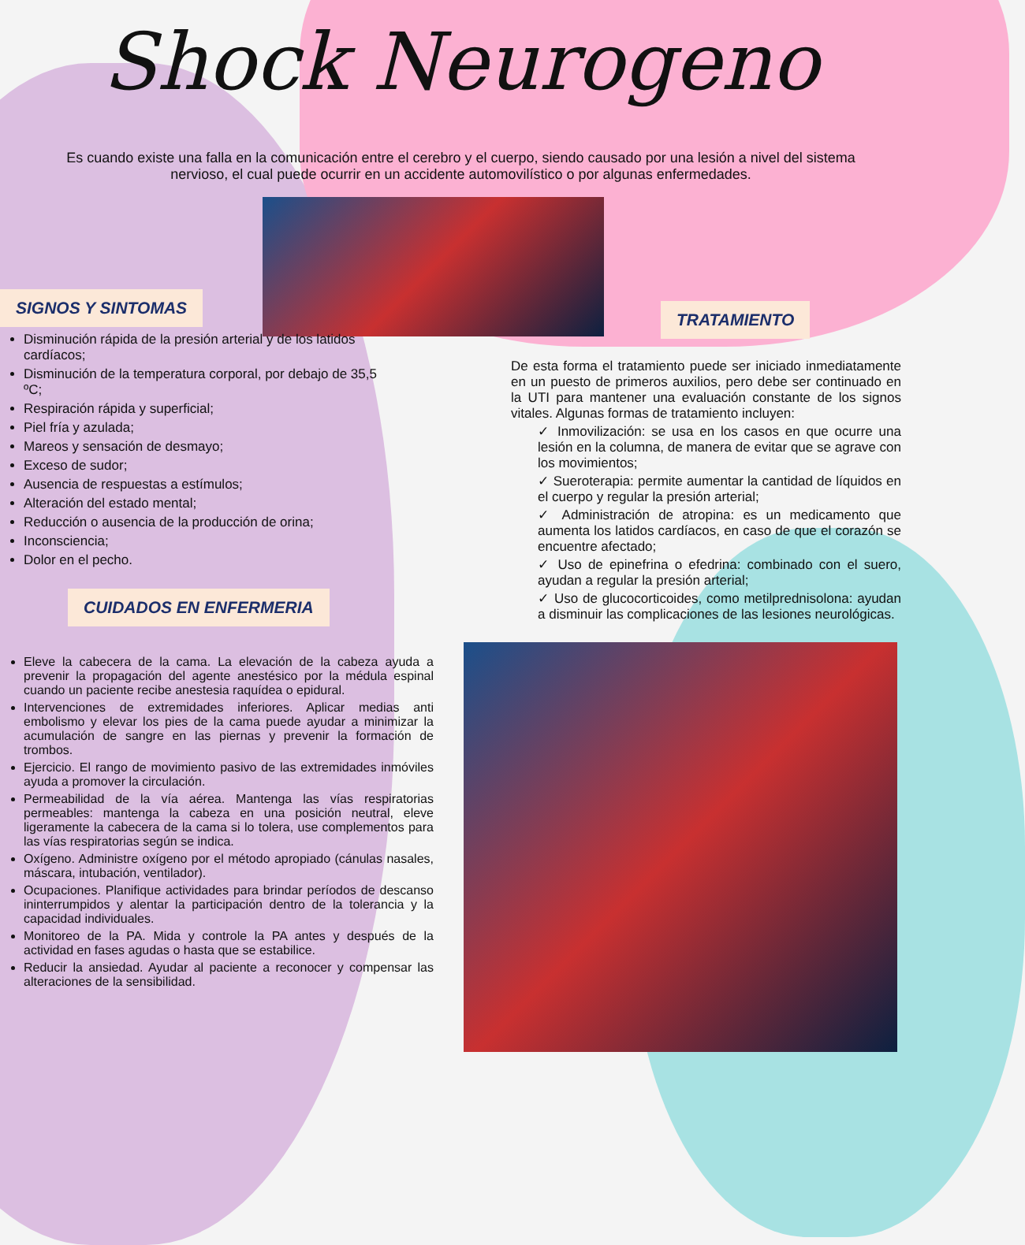Shock Neurogeno
Es cuando existe una falla en la comunicación entre el cerebro y el cuerpo, siendo causado por una lesión a nivel del sistema nervioso, el cual puede ocurrir en un accidente automovilístico o por algunas enfermedades.
SIGNOS Y SINTOMAS
Disminución rápida de la presión arterial y de los latidos cardíacos;
Disminución de la temperatura corporal, por debajo de 35,5 ºC;
Respiración rápida y superficial;
Piel fría y azulada;
Mareos y sensación de desmayo;
Exceso de sudor;
Ausencia de respuestas a estímulos;
Alteración del estado mental;
Reducción o ausencia de la producción de orina;
Inconsciencia;
Dolor en el pecho.
CUIDADOS EN ENFERMERIA
Eleve la cabecera de la cama. La elevación de la cabeza ayuda a prevenir la propagación del agente anestésico por la médula espinal cuando un paciente recibe anestesia raquídea o epidural.
Intervenciones de extremidades inferiores. Aplicar medias anti embolismo y elevar los pies de la cama puede ayudar a minimizar la acumulación de sangre en las piernas y prevenir la formación de trombos.
Ejercicio. El rango de movimiento pasivo de las extremidades inmóviles ayuda a promover la circulación.
Permeabilidad de la vía aérea. Mantenga las vías respiratorias permeables: mantenga la cabeza en una posición neutral, eleve ligeramente la cabecera de la cama si lo tolera, use complementos para las vías respiratorias según se indica.
Oxígeno. Administre oxígeno por el método apropiado (cánulas nasales, máscara, intubación, ventilador).
Ocupaciones. Planifique actividades para brindar períodos de descanso ininterrumpidos y alentar la participación dentro de la tolerancia y la capacidad individuales.
Monitoreo de la PA. Mida y controle la PA antes y después de la actividad en fases agudas o hasta que se estabilice.
Reducir la ansiedad. Ayudar al paciente a reconocer y compensar las alteraciones de la sensibilidad.
TRATAMIENTO
De esta forma el tratamiento puede ser iniciado inmediatamente en un puesto de primeros auxilios, pero debe ser continuado en la UTI para mantener una evaluación constante de los signos vitales. Algunas formas de tratamiento incluyen:
✓ Inmovilización: se usa en los casos en que ocurre una lesión en la columna, de manera de evitar que se agrave con los movimientos;
✓ Sueroterapia: permite aumentar la cantidad de líquidos en el cuerpo y regular la presión arterial;
✓ Administración de atropina: es un medicamento que aumenta los latidos cardíacos, en caso de que el corazón se encuentre afectado;
✓ Uso de epinefrina o efedrina: combinado con el suero, ayudan a regular la presión arterial;
✓ Uso de glucocorticoides, como metilprednisolona: ayudan a disminuir las complicaciones de las lesiones neurológicas.